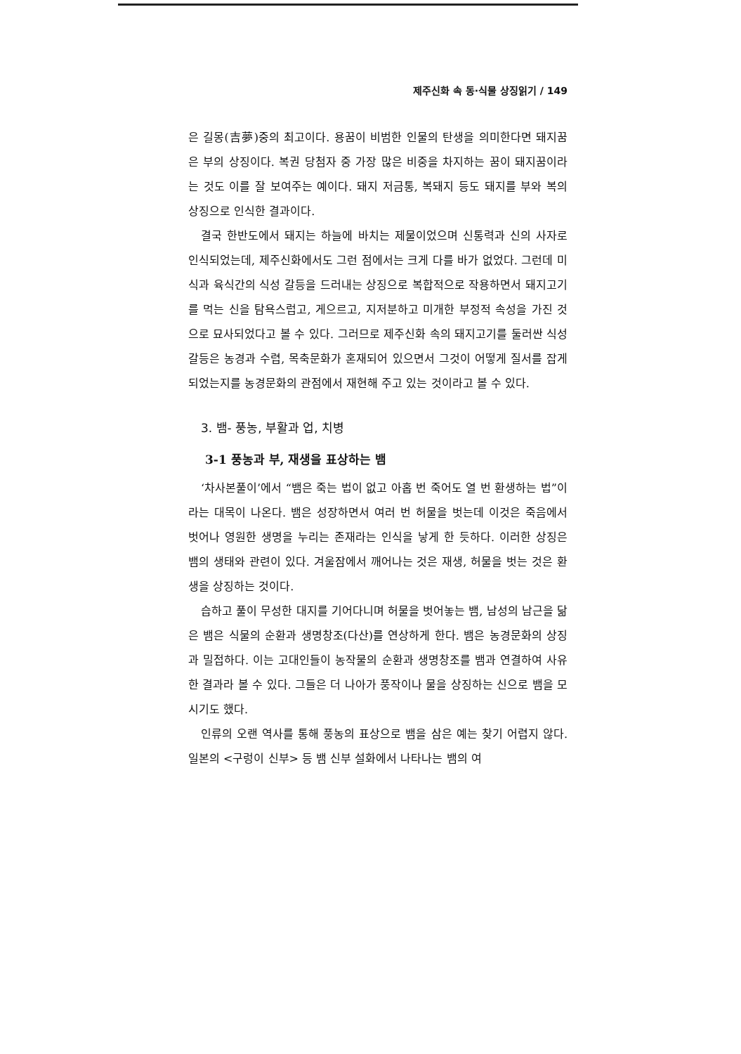제주신화 속 동·식물 상징읽기 / 149
은 길몽(吉夢)중의 최고이다. 용꿈이 비범한 인물의 탄생을 의미한다면 돼지꿈은 부의 상징이다. 복권 당첨자 중 가장 많은 비중을 차지하는 꿈이 돼지꿈이라는 것도 이를 잘 보여주는 예이다. 돼지 저금통, 복돼지 등도 돼지를 부와 복의 상징으로 인식한 결과이다.
결국 한반도에서 돼지는 하늘에 바치는 제물이었으며 신통력과 신의 사자로 인식되었는데, 제주신화에서도 그런 점에서는 크게 다를 바가 없었다. 그런데 미식과 육식간의 식성 갈등을 드러내는 상징으로 복합적으로 작용하면서 돼지고기를 먹는 신을 탐욕스럽고, 게으르고, 지저분하고 미개한 부정적 속성을 가진 것으로 묘사되었다고 볼 수 있다. 그러므로 제주신화 속의 돼지고기를 둘러싼 식성 갈등은 농경과 수렵, 목축문화가 혼재되어 있으면서 그것이 어떻게 질서를 잡게 되었는지를 농경문화의 관점에서 재현해 주고 있는 것이라고 볼 수 있다.
3. 뱀- 풍농, 부활과 업, 치병
3-1 풍농과 부, 재생을 표상하는 뱀
‘차사본풀이’에서 “뱀은 죽는 법이 없고 아홉 번 죽어도 열 번 환생하는 법”이라는 대목이 나온다. 뱀은 성장하면서 여러 번 허물을 벗는데 이것은 죽음에서 벗어나 영원한 생명을 누리는 존재라는 인식을 낳게 한 듯하다. 이러한 상징은 뱀의 생태와 관련이 있다. 겨울잠에서 깨어나는 것은 재생, 허물을 벗는 것은 환생을 상징하는 것이다.
습하고 풀이 무성한 대지를 기어다니며 허물을 벗어놓는 뱀, 남성의 남근을 닮은 뱀은 식물의 순환과 생명창조(다산)를 연상하게 한다. 뱀은 농경문화의 상징과 밀접하다. 이는 고대인들이 농작물의 순환과 생명창조를 뱀과 연결하여 사유한 결과라 볼 수 있다. 그들은 더 나아가 풍작이나 물을 상징하는 신으로 뱀을 모시기도 했다.
인류의 오랜 역사를 통해 풍농의 표상으로 뱀을 삼은 예는 찾기 어렵지 않다. 일본의 <구렁이 신부> 등 뱀 신부 설화에서 나타나는 뱀의 여